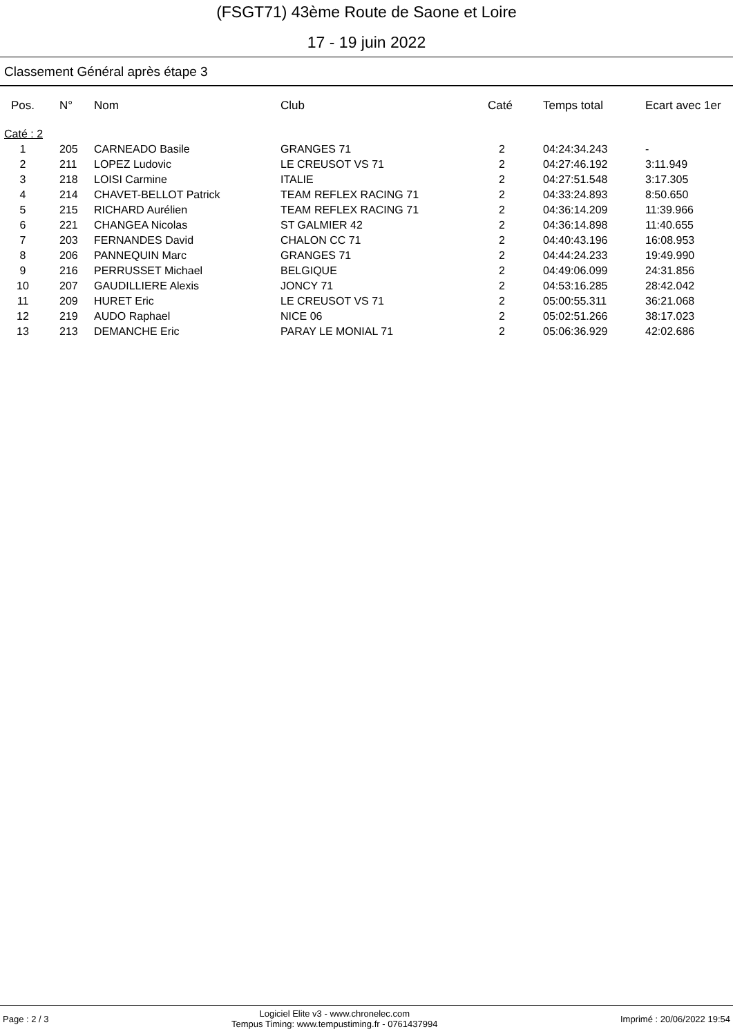(FSGT71) 43ème Route de Saone et Loire
17 - 19 juin 2022
Classement Général après étape 3
| Pos. | N° | Nom | Club | Caté | Temps total | Ecart avec 1er |
| --- | --- | --- | --- | --- | --- | --- |
| Caté : 2 | | | | | | |
| 1 | 205 | CARNEADO Basile | GRANGES 71 | 2 | 04:24:34.243 | - |
| 2 | 211 | LOPEZ Ludovic | LE CREUSOT VS 71 | 2 | 04:27:46.192 | 3:11.949 |
| 3 | 218 | LOISI Carmine | ITALIE | 2 | 04:27:51.548 | 3:17.305 |
| 4 | 214 | CHAVET-BELLOT Patrick | TEAM REFLEX RACING 71 | 2 | 04:33:24.893 | 8:50.650 |
| 5 | 215 | RICHARD Aurélien | TEAM REFLEX RACING 71 | 2 | 04:36:14.209 | 11:39.966 |
| 6 | 221 | CHANGEA Nicolas | ST GALMIER 42 | 2 | 04:36:14.898 | 11:40.655 |
| 7 | 203 | FERNANDES David | CHALON CC 71 | 2 | 04:40:43.196 | 16:08.953 |
| 8 | 206 | PANNEQUIN Marc | GRANGES 71 | 2 | 04:44:24.233 | 19:49.990 |
| 9 | 216 | PERRUSSET Michael | BELGIQUE | 2 | 04:49:06.099 | 24:31.856 |
| 10 | 207 | GAUDILLIERE Alexis | JONCY 71 | 2 | 04:53:16.285 | 28:42.042 |
| 11 | 209 | HURET Eric | LE CREUSOT VS 71 | 2 | 05:00:55.311 | 36:21.068 |
| 12 | 219 | AUDO Raphael | NICE 06 | 2 | 05:02:51.266 | 38:17.023 |
| 13 | 213 | DEMANCHE Eric | PARAY LE MONIAL 71 | 2 | 05:06:36.929 | 42:02.686 |
Page : 2 / 3
Logiciel Elite v3 - www.chronelec.com
Tempus Timing: www.tempustiming.fr - 0761437994
Imprimé : 20/06/2022 19:54